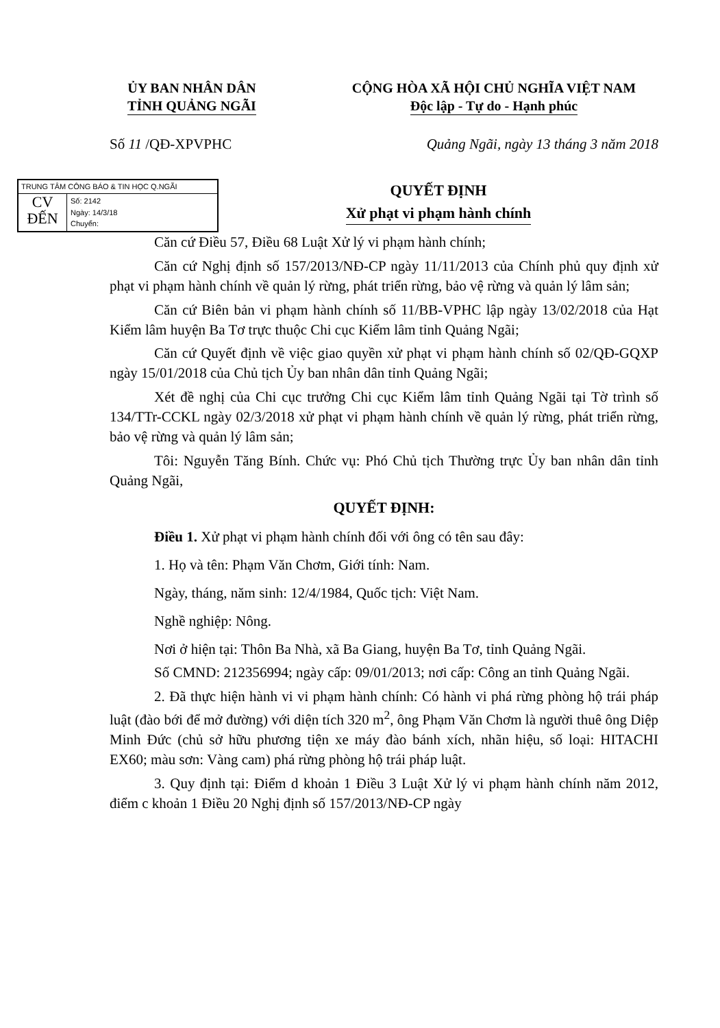ỦY BAN NHÂN DÂN
TỈNH QUẢNG NGÃI
CỘNG HÒA XÃ HỘI CHỦ NGHĨA VIỆT NAM
Độc lập - Tự do - Hạnh phúc
Số 11 /QĐ-XPVPHC Quảng Ngãi, ngày 13 tháng 3 năm 2018
TRUNG TÂM CÔNG BÁO & TIN HỌC Q.NGÃI
CV
ĐẾN
Số: 2142
Ngày: 14/3/18
Chuyển:
QUYẾT ĐỊNH
Xử phạt vi phạm hành chính
Căn cứ Điều 57, Điều 68 Luật Xử lý vi phạm hành chính;
Căn cứ Nghị định số 157/2013/NĐ-CP ngày 11/11/2013 của Chính phủ quy định xử phạt vi phạm hành chính về quản lý rừng, phát triển rừng, bảo vệ rừng và quản lý lâm sản;
Căn cứ Biên bản vi phạm hành chính số 11/BB-VPHC lập ngày 13/02/2018 của Hạt Kiểm lâm huyện Ba Tơ trực thuộc Chi cục Kiểm lâm tỉnh Quảng Ngãi;
Căn cứ Quyết định về việc giao quyền xử phạt vi phạm hành chính số 02/QĐ-GQXP ngày 15/01/2018 của Chủ tịch Ủy ban nhân dân tỉnh Quảng Ngãi;
Xét đề nghị của Chi cục trưởng Chi cục Kiểm lâm tỉnh Quảng Ngãi tại Tờ trình số 134/TTr-CCKL ngày 02/3/2018 xử phạt vi phạm hành chính về quản lý rừng, phát triển rừng, bảo vệ rừng và quản lý lâm sản;
Tôi: Nguyễn Tăng Bính. Chức vụ: Phó Chủ tịch Thường trực Ủy ban nhân dân tỉnh Quảng Ngãi,
QUYẾT ĐỊNH:
Điều 1. Xử phạt vi phạm hành chính đối với ông có tên sau đây:
1. Họ và tên: Phạm Văn Chơm, Giới tính: Nam.
Ngày, tháng, năm sinh: 12/4/1984, Quốc tịch: Việt Nam.
Nghề nghiệp: Nông.
Nơi ở hiện tại: Thôn Ba Nhà, xã Ba Giang, huyện Ba Tơ, tỉnh Quảng Ngãi.
Số CMND: 212356994; ngày cấp: 09/01/2013; nơi cấp: Công an tỉnh Quảng Ngãi.
2. Đã thực hiện hành vi vi phạm hành chính: Có hành vi phá rừng phòng hộ trái pháp luật (đào bới để mở đường) với diện tích 320 m<sup>2</sup>, ông Phạm Văn Chơm là người thuê ông Diệp Minh Đức (chủ sở hữu phương tiện xe máy đào bánh xích, nhãn hiệu, số loại: HITACHI EX60; màu sơn: Vàng cam) phá rừng phòng hộ trái pháp luật.
3. Quy định tại: Điểm d khoản 1 Điều 3 Luật Xử lý vi phạm hành chính năm 2012, điểm c khoản 1 Điều 20 Nghị định số 157/2013/NĐ-CP ngày